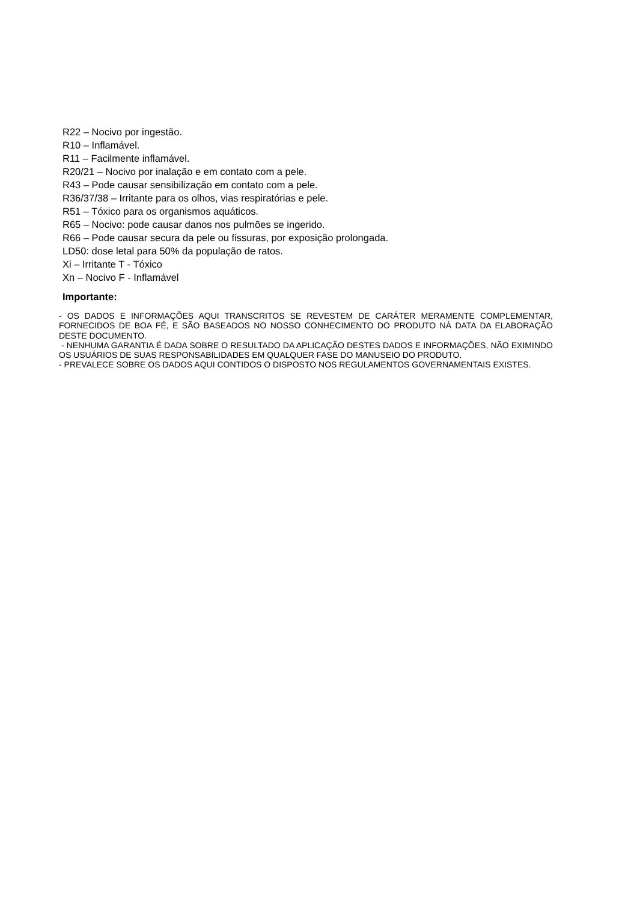R22 – Nocivo por ingestão.
R10 – Inflamável.
R11 – Facilmente inflamável.
R20/21 – Nocivo por inalação e em contato com a pele.
R43 – Pode causar sensibilização em contato com a pele.
R36/37/38 – Irritante para os olhos, vias respiratórias e pele.
R51 – Tóxico para os organismos aquáticos.
R65 – Nocivo: pode causar danos nos pulmões se ingerido.
R66 – Pode causar secura da pele ou fissuras, por exposição prolongada.
LD50: dose letal para 50% da população de ratos.
Xi – Irritante T - Tóxico
Xn – Nocivo F - Inflamável
Importante:
- OS DADOS E INFORMAÇÕES AQUI TRANSCRITOS SE REVESTEM DE CARÁTER MERAMENTE COMPLEMENTAR, FORNECIDOS DE BOA FÉ, E SÃO BASEADOS NO NOSSO CONHECIMENTO DO PRODUTO NÀ DATA DA ELABORAÇÃO DESTE DOCUMENTO.
- NENHUMA GARANTIA É DADA SOBRE O RESULTADO DA APLICAÇÃO DESTES DADOS E INFORMAÇÕES, NÃO EXIMINDO OS USUÁRIOS DE SUAS RESPONSABILIDADES EM QUALQUER FASE DO MANUSEIO DO PRODUTO.
- PREVALECE SOBRE OS DADOS AQUI CONTIDOS O DISPOSTO NOS REGULAMENTOS GOVERNAMENTAIS EXISTES.